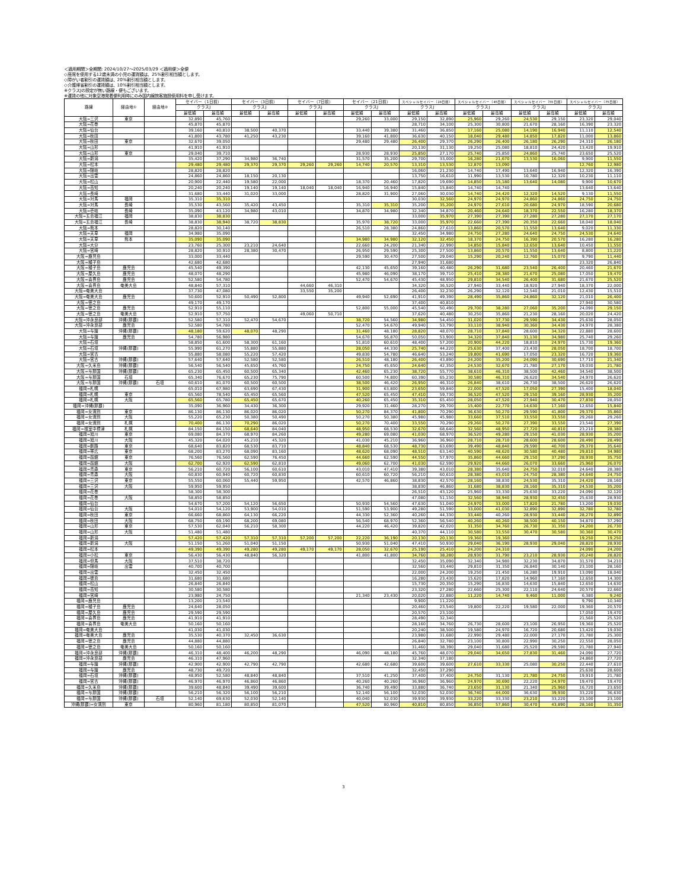＜適用期間＞全期間: 2024/10/27～2025/03/29 ＜適用便＞全便
◇座席を使用する12歳未満の小児の運賃額は、25%割引相当額とします。
◇障がい者割引の運賃額は、20%割引相当額とします。
◇介護帰省割引の運賃額は、10%割引相当額とします。
※クラスJの設定が無い路線・便もございます。
※運賃の他に対象空港発着便利用時にのみ国内線旅客施設使用料を申し受けます。
| 路線 | 経由地① | 経由地② | セイバー（1日前） | | セイバー（3日前） | | セイバー（7日前） | | セイバー（21日前） | | スペシャルセイバー（28日前） | | スペシャルセイバー（45日前） | | スペシャルセイバー（55日前） | | スペシャルセイバー（75日前） | |
| --- | --- | --- | --- | --- | --- | --- | --- | --- | --- | --- | --- | --- | --- | --- | --- | --- | --- | --- |
| | | | クラスJ | | クラスJ | | クラスJ | | クラスJ | | クラスJ | | クラスJ | | クラスJ | | クラスJ | |
| | | | 最低額 | 最高額 | 最低額 | 最高額 | 最低額 | 最高額 | 最低額 | 最高額 | 最低額 | 最高額 | 最低額 | 最高額 | 最低額 | 最高額 | 最低額 | 最高額 |
| 大阪=三沢 | 東京 | | 32,890 | 45,760 | | | | | 29,260 | 33,000 | 29,150 | 32,890 | 25,960 | 29,260 | 24,530 | 29,150 | 23,320 | 29,040 |
| 大阪=花巻 | | | 45,870 | 45,870 | | | | | | | 28,710 | 34,100 | 25,300 | 30,800 | 21,670 | 28,160 | 16,390 | 23,320 |
| 大阪=仙台 | | | 39,160 | 40,810 | 38,500 | 40,370 | | | 33,440 | 39,380 | 31,460 | 36,850 | 17,160 | 25,080 | 14,190 | 16,940 | 11,110 | 12,540 |
| 大阪=秋田 | | | 41,800 | 43,780 | 41,250 | 43,230 | | | 39,160 | 41,800 | 36,630 | 40,150 | 18,040 | 29,480 | 14,850 | 17,820 | 11,000 | 13,860 |
| 大阪=秋田 | 東京 | | 32,670 | 39,050 | | | | | 29,480 | 29,480 | 26,400 | 29,370 | 26,290 | 26,400 | 26,180 | 26,290 | 24,310 | 26,180 |
| 大阪=山形 | | | 41,910 | 41,910 | | | | | | | 20,130 | 31,130 | 19,250 | 25,080 | 18,810 | 24,420 | 13,420 | 19,910 |
| 大阪=山形 | 東京 | | 29,040 | 39,710 | | | | | 28,930 | 28,930 | 25,850 | 27,170 | 25,740 | 25,850 | 24,860 | 25,740 | 23,650 | 25,520 |
| 大阪=新潟 | | | 35,420 | 37,290 | 34,980 | 36,740 | | | 31,570 | 35,200 | 29,700 | 33,000 | 16,280 | 21,670 | 13,530 | 16,060 | 9,900 | 11,550 |
| 大阪=松本 | | | 29,480 | 29,480 | 29,370 | 29,370 | 29,260 | 29,260 | 14,740 | 20,570 | 13,310 | 13,530 | 12,870 | 13,090 | | | 12,760 | 12,980 |
| 大阪=隠岐 | | | 28,820 | 28,820 | | | | | | | 16,060 | 21,230 | 14,740 | 17,490 | 13,640 | 16,940 | 12,320 | 16,390 |
| 大阪=出雲 | | | 24,860 | 24,860 | 18,150 | 20,130 | | | | | 13,750 | 16,610 | 11,990 | 13,530 | 10,780 | 12,320 | 10,230 | 11,110 |
| 大阪=松山 | | | 20,900 | 22,440 | 19,580 | 22,000 | | | 18,370 | 20,460 | 17,820 | 19,690 | 14,850 | 15,180 | 13,640 | 14,080 | 9,900 | 10,670 |
| 大阪=高知 | | | 20,240 | 20,240 | 19,140 | 19,140 | 18,040 | 18,040 | 16,940 | 16,940 | 15,840 | 15,840 | 14,740 | 14,740 | | | 13,640 | 13,640 |
| 大阪=長崎 | | | 31,680 | 33,440 | 31,020 | 33,000 | | | 28,820 | 31,900 | 27,060 | 30,030 | 14,740 | 24,420 | 12,320 | 14,520 | 9,130 | 11,550 |
| 大阪=対馬 | 福岡 | | 35,310 | 35,310 | | | | | | | 30,030 | 32,560 | 24,970 | 24,970 | 24,860 | 24,860 | 24,750 | 24,750 |
| 大阪=対馬 | 長崎 | | 35,530 | 43,560 | 35,420 | 43,450 | | | 35,310 | 35,310 | 35,200 | 35,200 | 24,970 | 27,610 | 20,680 | 24,970 | 18,590 | 20,680 |
| 大阪=壱岐 | 長崎 | | 35,090 | 43,120 | 34,980 | 43,010 | | | 34,870 | 34,980 | 32,340 | 34,870 | 20,460 | 24,640 | 18,370 | 22,550 | 16,280 | 18,370 |
| 大阪=五島福江 | 福岡 | | 38,830 | 38,830 | | | | | | | 33,000 | 35,970 | 27,390 | 27,390 | 27,280 | 27,280 | 27,170 | 27,170 |
| 大阪=五島福江 | 長崎 | | 38,830 | 38,940 | 38,720 | 38,830 | | | 35,970 | 38,720 | 33,000 | 35,970 | 22,660 | 27,390 | 20,350 | 22,660 | 18,040 | 18,040 |
| 大阪=熊本 | | | 28,820 | 30,140 | | | | | 26,510 | 28,380 | 24,860 | 27,610 | 13,860 | 20,570 | 11,550 | 13,640 | 9,020 | 11,330 |
| 大阪=天草 | 福岡 | | 34,980 | 35,090 | | | | | | | 32,450 | 34,980 | 24,750 | 27,280 | 24,640 | 24,750 | 24,530 | 24,640 |
| 大阪=天草 | 熊本 | | 35,090 | 35,090 | | | | | 34,980 | 34,980 | 32,120 | 32,450 | 18,370 | 24,750 | 16,390 | 20,570 | 16,280 | 16,280 |
| 大阪=大分 | | | 23,760 | 25,300 | 23,210 | 24,640 | | | 22,660 | 24,200 | 21,340 | 22,990 | 14,850 | 15,840 | 12,650 | 13,640 | 10,450 | 11,550 |
| 大阪=宮崎 | | | 28,820 | 30,910 | 28,380 | 30,470 | | | 26,950 | 29,590 | 25,300 | 27,500 | 13,860 | 20,570 | 11,550 | 13,640 | 8,800 | 11,220 |
| 大阪=鹿児島 | | | 33,000 | 33,440 | | | | | 29,590 | 30,470 | 27,500 | 29,040 | 15,290 | 20,240 | 12,760 | 15,070 | 9,790 | 11,440 |
| 大阪=種子島 | | | 42,680 | 42,680 | | | | | | | 27,940 | 31,680 | | | | | 23,320 | 26,840 |
| 大阪=種子島 | 鹿児島 | | 45,540 | 49,390 | | | | | 42,130 | 45,650 | 39,160 | 40,480 | 26,290 | 31,680 | 23,540 | 26,400 | 20,460 | 21,670 |
| 大阪=屋久島 | 鹿児島 | | 48,070 | 48,290 | | | | | 45,980 | 46,090 | 38,170 | 39,710 | 25,410 | 28,380 | 21,670 | 25,080 | 17,050 | 19,470 |
| 大阪=喜界島 | 鹿児島 | | 52,580 | 54,780 | | | | | 52,470 | 54,670 | 45,430 | 48,950 | 29,810 | 34,540 | 26,400 | 31,680 | 21,670 | 25,520 |
| 大阪=喜界島 | 奄美大島 | | 48,840 | 57,310 | | | 44,660 | 46,310 | | | 34,320 | 36,520 | 27,940 | 33,440 | 18,920 | 27,940 | 18,370 | 22,000 |
| 大阪=奄美大島 | | | 37,730 | 47,080 | | | 33,550 | 35,200 | | | 26,400 | 32,230 | 26,290 | 32,120 | 12,540 | 21,010 | 12,430 | 15,510 |
| 大阪=奄美大島 | 鹿児島 | | 50,600 | 52,910 | 50,490 | 52,800 | | | 49,940 | 52,690 | 41,910 | 49,390 | 28,490 | 35,860 | 24,860 | 32,120 | 21,010 | 26,400 |
| 大阪=徳之島 | | | 49,170 | 49,170 | | | | | | | 37,400 | 40,810 | | | | | 27,940 | 30,580 |
| 大阪=徳之島 | 鹿児島 | | 52,910 | 55,110 | | | | | 52,800 | 55,000 | 45,540 | 50,490 | 29,700 | 38,280 | 27,060 | 35,200 | 24,090 | 29,150 |
| 大阪=徳之島 | 奄美大島 | | 52,910 | 57,750 | | | 49,060 | 50,710 | | | 37,620 | 40,480 | 30,250 | 35,860 | 21,230 | 28,160 | 20,020 | 24,420 |
| 大阪=沖永良部 | 沖縄(那覇) | | 52,580 | 57,310 | 52,470 | 54,670 | | | 38,720 | 54,560 | 34,980 | 54,450 | 31,020 | 37,730 | 29,590 | 34,430 | 25,630 | 28,050 |
| 大阪=沖永良部 | 鹿児島 | | 52,580 | 54,780 | | | | | 52,470 | 54,670 | 49,940 | 53,790 | 33,110 | 38,940 | 30,360 | 34,430 | 24,970 | 28,380 |
| 大阪=与論 | 沖縄(那覇) | | 48,180 | 59,620 | 48,070 | 48,290 | | | 31,460 | 48,180 | 28,820 | 48,070 | 28,710 | 37,840 | 28,600 | 34,320 | 22,880 | 28,600 |
| 大阪=与論 | 鹿児島 | | 54,780 | 56,980 | | | | | 54,670 | 56,870 | 50,050 | 53,900 | 34,320 | 37,840 | 31,130 | 34,980 | 25,740 | 29,260 |
| 大阪=石垣 | | | 58,850 | 61,600 | 58,300 | 61,160 | | | 51,810 | 60,610 | 48,400 | 57,200 | 20,900 | 44,220 | 18,810 | 24,970 | 15,730 | 19,360 |
| 大阪=石垣 | 沖縄(那覇) | | 55,990 | 61,270 | 55,880 | 55,880 | | | 28,050 | 44,330 | 25,740 | 44,220 | 25,630 | 37,400 | 23,430 | 28,050 | 18,700 | 18,700 |
| 大阪=宮古 | | | 55,880 | 58,080 | 55,220 | 57,420 | | | 49,830 | 54,780 | 46,640 | 53,240 | 19,800 | 41,690 | 17,050 | 23,320 | 16,720 | 19,360 |
| 大阪=宮古 | 沖縄(那覇) | | 57,640 | 57,640 | 52,580 | 52,580 | | | 26,510 | 48,180 | 26,400 | 43,890 | 24,200 | 35,200 | 24,090 | 30,690 | 17,710 | 21,340 |
| 大阪=久米島 | 沖縄(那覇) | | 56,540 | 56,540 | 45,650 | 45,760 | | | 24,750 | 45,650 | 24,640 | 42,350 | 24,530 | 32,670 | 21,780 | 27,170 | 19,030 | 21,780 |
| 大阪=与那国 | 沖縄(那覇) | | 65,230 | 65,450 | 60,500 | 65,340 | | | 42,460 | 65,230 | 38,720 | 55,770 | 38,610 | 46,310 | 38,500 | 42,460 | 34,540 | 38,500 |
| 大阪=与那国 | 石垣 | | 65,340 | 76,670 | 65,230 | 75,790 | | | 60,500 | 74,800 | 60,390 | 65,230 | 30,580 | 46,310 | 26,620 | 34,540 | 24,970 | 26,620 |
| 大阪=与那国 | 沖縄(那覇) | 石垣 | 60,610 | 81,070 | 60,500 | 60,500 | | | 38,500 | 46,420 | 26,950 | 46,310 | 26,840 | 38,610 | 26,730 | 38,500 | 26,620 | 26,620 |
| 福岡=札幌 | | | 65,010 | 67,980 | 63,690 | 67,430 | | | 31,900 | 63,800 | 23,650 | 59,840 | 22,000 | 47,520 | 17,050 | 27,390 | 15,400 | 18,040 |
| 福岡=札幌 | 東京 | | 65,560 | 78,540 | 65,450 | 65,560 | | | 47,520 | 65,450 | 47,410 | 59,730 | 36,520 | 47,520 | 29,150 | 39,160 | 28,930 | 35,200 |
| 福岡=札幌 | 大阪 | | 65,560 | 65,780 | 65,450 | 65,670 | | | 40,260 | 65,450 | 35,310 | 65,450 | 28,050 | 47,520 | 27,940 | 30,470 | 27,830 | 28,050 |
| 福岡=沖縄(那覇) | | | 35,090 | 36,960 | 34,430 | 36,300 | | | 29,920 | 31,460 | 28,270 | 29,700 | 15,400 | 22,770 | 14,630 | 17,160 | 12,650 | 15,840 |
| 福岡=女満別 | 東京 | | 86,130 | 86,130 | 86,020 | 86,020 | | | 50,270 | 84,370 | 41,800 | 70,290 | 36,630 | 50,270 | 29,590 | 41,800 | 29,370 | 35,860 |
| 福岡=女満別 | 大阪 | | 55,220 | 65,230 | 50,380 | 50,490 | | | 50,270 | 50,380 | 45,980 | 45,980 | 33,660 | 37,510 | 33,550 | 33,550 | 29,260 | 29,260 |
| 福岡=女満別 | 札幌 | | 70,400 | 86,130 | 70,290 | 86,020 | | | 50,270 | 70,400 | 33,550 | 70,290 | 29,260 | 50,270 | 27,390 | 33,550 | 23,540 | 27,390 |
| 福岡=根室中標津 | 札幌 | | 84,150 | 84,150 | 68,640 | 84,040 | | | 48,950 | 68,530 | 32,670 | 68,640 | 32,560 | 48,950 | 27,720 | 40,810 | 23,210 | 28,380 |
| 福岡=旭川 | 東京 | | 69,080 | 84,370 | 68,970 | 84,260 | | | 49,280 | 69,080 | 41,030 | 68,970 | 36,520 | 49,280 | 29,150 | 41,030 | 28,930 | 35,200 |
| 福岡=旭川 | 大阪 | | 45,320 | 64,020 | 45,210 | 45,320 | | | 41,030 | 45,210 | 36,960 | 36,960 | 28,710 | 28,710 | 28,600 | 28,600 | 28,490 | 28,490 |
| 福岡=釧路 | 東京 | | 68,640 | 83,820 | 68,530 | 83,710 | | | 48,840 | 68,530 | 48,730 | 63,690 | 39,490 | 48,840 | 29,590 | 40,700 | 29,370 | 35,640 |
| 福岡=帯広 | 東京 | | 68,200 | 83,270 | 68,090 | 83,160 | | | 48,620 | 68,090 | 48,510 | 63,140 | 40,590 | 48,620 | 30,580 | 40,480 | 29,810 | 34,980 |
| 福岡=函館 | 東京 | | 76,560 | 76,560 | 62,590 | 76,450 | | | 44,660 | 62,590 | 44,550 | 57,970 | 35,860 | 44,660 | 29,150 | 37,290 | 28,930 | 35,750 |
| 福岡=函館 | 大阪 | | 62,700 | 62,920 | 62,590 | 62,810 | | | 49,060 | 62,700 | 41,030 | 62,590 | 29,920 | 44,660 | 26,070 | 33,660 | 25,960 | 26,070 |
| 福岡=青森 | 東京 | | 56,210 | 60,720 | 56,100 | 60,610 | | | 43,010 | 47,410 | 39,380 | 43,010 | 28,380 | 35,640 | 24,750 | 32,010 | 24,640 | 28,380 |
| 福岡=青森 | 大阪 | | 60,830 | 60,940 | 60,720 | 60,830 | | | 60,610 | 60,720 | 56,210 | 60,610 | 28,380 | 43,010 | 24,750 | 28,380 | 24,640 | 24,750 |
| 福岡=三沢 | 東京 | | 55,550 | 60,060 | 55,440 | 59,950 | | | 42,570 | 46,860 | 38,830 | 42,570 | 28,160 | 38,830 | 24,530 | 35,310 | 24,420 | 28,160 |
| 福岡=三沢 | 大阪 | | 59,950 | 59,950 | | | | | | | 38,830 | 46,860 | 31,680 | 38,830 | 28,160 | 35,310 | 24,530 | 35,200 |
| 福岡=花巻 | | | 58,300 | 58,300 | | | | | | | 26,510 | 43,120 | 25,960 | 33,330 | 25,630 | 33,220 | 24,090 | 32,120 |
| 福岡=花巻 | 大阪 | | 58,850 | 58,850 | | | | | | | 47,080 | 51,150 | 32,560 | 38,940 | 28,930 | 32,450 | 25,630 | 28,930 |
| 福岡=仙台 | | | 54,670 | 57,200 | 54,120 | 56,650 | | | 50,930 | 54,560 | 47,630 | 51,040 | 24,970 | 33,000 | 17,820 | 21,780 | 13,200 | 19,030 |
| 福岡=仙台 | 大阪 | | 54,010 | 54,120 | 53,900 | 54,010 | | | 51,590 | 53,900 | 49,280 | 51,590 | 33,000 | 41,030 | 32,890 | 32,890 | 32,780 | 32,780 |
| 福岡=秋田 | 東京 | | 66,660 | 68,860 | 64,130 | 66,220 | | | 44,330 | 52,360 | 40,260 | 44,330 | 33,440 | 40,260 | 28,930 | 33,440 | 28,270 | 32,890 |
| 福岡=秋田 | 大阪 | | 68,750 | 69,190 | 68,200 | 69,080 | | | 56,540 | 68,970 | 52,360 | 56,540 | 40,260 | 40,260 | 38,500 | 40,150 | 34,870 | 37,290 |
| 福岡=山形 | 東京 | | 57,530 | 62,040 | 56,210 | 58,300 | | | 44,220 | 46,420 | 39,820 | 42,020 | 31,350 | 34,760 | 26,730 | 31,350 | 24,200 | 26,730 |
| 福岡=山形 | 大阪 | | 51,480 | 51,480 | | | | | | | 40,370 | 44,110 | 30,580 | 33,550 | 30,470 | 30,580 | 30,360 | 30,470 |
| 福岡=新潟 | | | 57,420 | 57,420 | 57,310 | 57,310 | 57,200 | 57,200 | 22,220 | 36,190 | 20,130 | 20,130 | 19,360 | 19,360 | | | 19,250 | 19,250 |
| 福岡=新潟 | 大阪 | | 51,150 | 51,260 | 51,040 | 51,150 | | | 50,930 | 51,040 | 47,410 | 50,930 | 29,040 | 36,190 | 28,930 | 29,040 | 28,820 | 28,930 |
| 福岡=松本 | | | 49,390 | 49,390 | 49,280 | 49,280 | 49,170 | 49,170 | 28,050 | 32,670 | 25,190 | 25,410 | 24,200 | 24,310 | | | 24,090 | 24,200 |
| 福岡=小松 | 東京 | | 56,430 | 56,430 | 48,840 | 56,320 | | | 41,800 | 41,800 | 34,760 | 38,280 | 28,930 | 31,790 | 23,210 | 28,930 | 20,240 | 28,820 |
| 福岡=但馬 | 大阪 | | 37,510 | 38,720 | | | | | | | 32,450 | 35,090 | 32,340 | 34,980 | 32,230 | 34,870 | 31,570 | 34,210 |
| 福岡=隠岐 | 出雲 | | 40,700 | 40,700 | | | | | | | 32,560 | 33,440 | 29,810 | 31,350 | 26,840 | 30,140 | 23,100 | 28,160 |
| 福岡=出雲 | | | 32,450 | 32,450 | | | | | | | 22,000 | 24,200 | 19,250 | 21,450 | 16,280 | 19,910 | 13,090 | 18,040 |
| 福岡=徳島 | | | 31,680 | 31,680 | | | | | | | 16,280 | 23,430 | 15,620 | 17,820 | 14,960 | 17,160 | 12,650 | 14,300 |
| 福岡=松山 | | | 26,840 | 26,840 | | | | | | | 15,730 | 20,350 | 15,290 | 16,830 | 14,630 | 15,840 | 12,650 | 14,630 |
| 福岡=高知 | | | 30,580 | 30,580 | | | | | | | 23,320 | 27,280 | 22,660 | 25,300 | 22,110 | 24,640 | 20,570 | 22,660 |
| 福岡=宮崎 | | | 23,980 | 24,750 | | | | | 21,340 | 23,430 | 20,020 | 22,880 | 11,220 | 14,740 | 9,460 | 11,000 | 6,380 | 9,240 |
| 福岡=鹿児島 | | | 13,200 | 23,540 | | | | | | | 9,900 | 11,220 | | | | | 9,790 | 10,340 |
| 福岡=種子島 | 鹿児島 | | 24,640 | 28,050 | | | | | | | 20,460 | 23,540 | 19,800 | 22,220 | 19,580 | 22,000 | 19,360 | 20,570 |
| 福岡=屋久島 | 鹿児島 | | 29,590 | 29,590 | | | | | | | 20,570 | 23,100 | | | | | 17,050 | 19,470 |
| 福岡=喜界島 | 鹿児島 | | 41,910 | 41,910 | | | | | | | 28,490 | 32,340 | | | | | 21,560 | 25,520 |
| 福岡=喜界島 | 奄美大島 | | 50,160 | 50,160 | | | | | | | 28,160 | 34,760 | 26,730 | 28,600 | 23,100 | 26,950 | 19,360 | 25,520 |
| 福岡=奄美大島 | | | 41,030 | 41,030 | | | | | | | 20,240 | 38,500 | 19,580 | 24,970 | 16,720 | 20,680 | 13,420 | 19,030 |
| 福岡=奄美大島 | 鹿児島 | | 35,530 | 40,370 | 32,450 | 36,630 | | | | | 23,980 | 31,680 | 22,990 | 29,480 | 22,000 | 27,170 | 21,780 | 25,300 |
| 福岡=徳之島 | 鹿児島 | | 44,880 | 44,880 | | | | | | | 26,840 | 32,780 | 23,100 | 30,800 | 22,990 | 30,250 | 22,550 | 28,050 |
| 福岡=徳之島 | 奄美大島 | | 50,160 | 50,160 | | | | | | | 31,460 | 38,390 | 29,040 | 31,680 | 25,520 | 29,590 | 21,780 | 27,940 |
| 福岡=沖永良部 | 沖縄(那覇) | | 46,310 | 48,400 | 46,200 | 48,290 | | | 46,090 | 48,180 | 45,760 | 48,070 | 29,040 | 34,650 | 27,830 | 31,460 | 24,090 | 27,720 |
| 福岡=沖永良部 | 鹿児島 | | 46,310 | 47,960 | | | | | | | 32,340 | 37,180 | | | | | 24,860 | 27,720 |
| 福岡=与論 | 沖縄(那覇) | | 42,900 | 42,900 | 42,790 | 42,790 | | | 42,680 | 42,680 | 39,600 | 39,600 | 27,610 | 33,330 | 25,080 | 30,250 | 22,440 | 27,610 |
| 福岡=与論 | 鹿児島 | | 48,730 | 49,720 | | | | | | | 32,450 | 37,290 | | | | | 25,630 | 28,600 |
| 福岡=石垣 | 沖縄(那覇) | | 48,950 | 52,580 | 48,840 | 48,840 | | | 37,510 | 41,250 | 37,400 | 37,400 | 24,750 | 31,130 | 21,780 | 24,750 | 19,910 | 21,780 |
| 福岡=宮古 | 沖縄(那覇) | | 46,970 | 46,970 | 46,860 | 46,860 | | | 40,260 | 40,260 | 36,960 | 36,960 | 24,970 | 30,690 | 22,220 | 24,970 | 19,470 | 19,470 |
| 福岡=久米島 | 沖縄(那覇) | | 39,600 | 48,840 | 39,490 | 39,600 | | | 36,740 | 39,490 | 33,880 | 36,740 | 23,650 | 31,130 | 21,340 | 25,960 | 16,720 | 23,650 |
| 福岡=与那国 | 沖縄(那覇) | | 56,210 | 56,320 | 56,100 | 56,210 | | | 52,140 | 56,100 | 52,030 | 52,030 | 36,740 | 44,000 | 36,630 | 39,930 | 33,220 | 36,630 |
| 福岡=与那国 | 沖縄(那覇) | 石垣 | 52,140 | 69,630 | 52,030 | 52,140 | | | 40,040 | 52,030 | 39,930 | 39,930 | 33,220 | 33,330 | 23,210 | 33,220 | 23,100 | 23,100 |
| 沖縄(那覇)=女満別 | 東京 | | 80,960 | 81,180 | 80,850 | 81,070 | | | 47,520 | 80,960 | 40,810 | 80,850 | 36,850 | 57,860 | 30,470 | 43,890 | 28,160 | 31,350 |
3